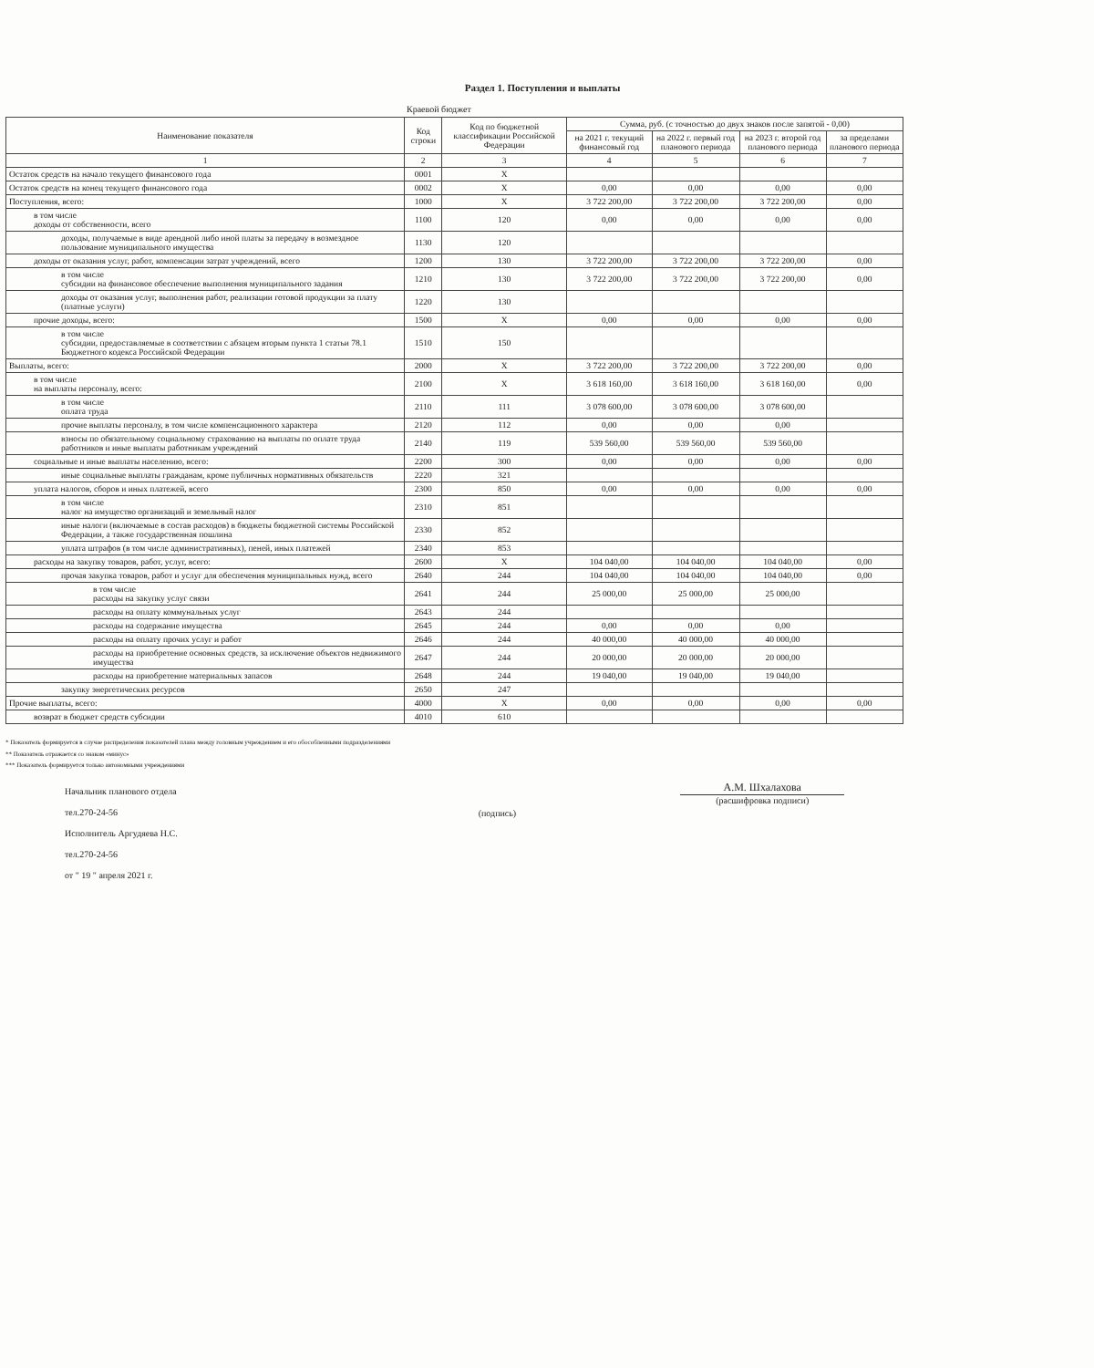Раздел 1. Поступления и выплаты
Краевой бюджет
| Наименование показателя | Код строки | Код по бюджетной классификации Российской Федерации | Сумма, руб. (с точностью до двух знаков после запятой - 0,00) | | | |
| --- | --- | --- | --- | --- | --- | --- |
| | | | на 2021 г. текущий финансовый год | на 2022 г. первый год планового периода | на 2023 г. второй год планового периода | за пределами планового периода |
| 1 | 2 | 3 | 4 | 5 | 6 | 7 |
| Остаток средств на начало текущего финансового года | 0001 | X | | | | |
| Остаток средств на конец текущего финансового года | 0002 | X | 0,00 | 0,00 | 0,00 | 0,00 |
| Поступления, всего: | 1000 | X | 3 722 200,00 | 3 722 200,00 | 3 722 200,00 | 0,00 |
| в том числе доходы от собственности, всего | 1100 | 120 | 0,00 | 0,00 | 0,00 | 0,00 |
| доходы, получаемые в виде арендной либо иной платы за передачу в возмездное пользование муниципального имущества | 1130 | 120 | | | | |
| доходы от оказания услуг, работ, компенсации затрат учреждений, всего | 1200 | 130 | 3 722 200,00 | 3 722 200,00 | 3 722 200,00 | 0,00 |
| в том числе субсидии на финансовое обеспечение выполнения муниципального задания | 1210 | 130 | 3 722 200,00 | 3 722 200,00 | 3 722 200,00 | 0,00 |
| доходы от оказания услуг, выполнения работ, реализации готовой продукции за плату (платные услуги) | 1220 | 130 | | | | |
| прочие доходы, всего: | 1500 | X | 0,00 | 0,00 | 0,00 | 0,00 |
| в том числе субсидии, предоставляемые в соответствии с абзацем вторым пункта 1 статьи 78.1 Бюджетного кодекса Российской Федерации | 1510 | 150 | | | | |
| Выплаты, всего: | 2000 | X | 3 722 200,00 | 3 722 200,00 | 3 722 200,00 | 0,00 |
| в том числе на выплаты персоналу, всего: | 2100 | X | 3 618 160,00 | 3 618 160,00 | 3 618 160,00 | 0,00 |
| в том числе оплата труда | 2110 | 111 | 3 078 600,00 | 3 078 600,00 | 3 078 600,00 | |
| прочие выплаты персоналу, в том числе компенсационного характера | 2120 | 112 | 0,00 | 0,00 | 0,00 | |
| взносы по обязательному социальному страхованию на выплаты по оплате труда работников и иные выплаты работникам учреждений | 2140 | 119 | 539 560,00 | 539 560,00 | 539 560,00 | |
| социальные и иные выплаты населению, всего: | 2200 | 300 | 0,00 | 0,00 | 0,00 | 0,00 |
| иные социальные выплаты гражданам, кроме публичных нормативных обязательств | 2220 | 321 | | | | |
| уплата налогов, сборов и иных платежей, всего | 2300 | 850 | 0,00 | 0,00 | 0,00 | 0,00 |
| в том числе налог на имущество организаций и земельный налог | 2310 | 851 | | | | |
| иные налоги (включаемые в состав расходов) в бюджеты бюджетной системы Российской Федерации, а также государственная пошлина | 2330 | 852 | | | | |
| уплата штрафов (в том числе административных), пеней, иных платежей | 2340 | 853 | | | | |
| расходы на закупку товаров, работ, услуг, всего: | 2600 | X | 104 040,00 | 104 040,00 | 104 040,00 | 0,00 |
| прочая закупка товаров, работ и услуг для обеспечения муниципальных нужд, всего | 2640 | 244 | 104 040,00 | 104 040,00 | 104 040,00 | 0,00 |
| в том числе расходы на закупку услуг связи | 2641 | 244 | 25 000,00 | 25 000,00 | 25 000,00 | |
| расходы на оплату коммунальных услуг | 2643 | 244 | | | | |
| расходы на содержание имущества | 2645 | 244 | 0,00 | 0,00 | 0,00 | |
| расходы на оплату прочих услуг и работ | 2646 | 244 | 40 000,00 | 40 000,00 | 40 000,00 | |
| расходы на приобретение основных средств, за исключение объектов недвижимого имущества | 2647 | 244 | 20 000,00 | 20 000,00 | 20 000,00 | |
| расходы на приобретение материальных запасов | 2648 | 244 | 19 040,00 | 19 040,00 | 19 040,00 | |
| закупку энергетических ресурсов | 2650 | 247 | | | | |
| Прочие выплаты, всего: | 4000 | X | 0,00 | 0,00 | 0,00 | 0,00 |
| возврат в бюджет средств субсидии | 4010 | 610 | | | | |
* Показатель формируется в случае распределения показателей плана между головным учреждением и его обособленными подразделениями
** Показатель отражается со знаком «минус»
*** Показатель формируется только автономными учреждениями
Начальник планового отдела
тел.270-24-56
Исполнитель Аргудяева Н.С.
тел.270-24-56
от " 19 " апреля 2021 г.
(подпись)
А.М. Шхалахова
(расшифровка подписи)